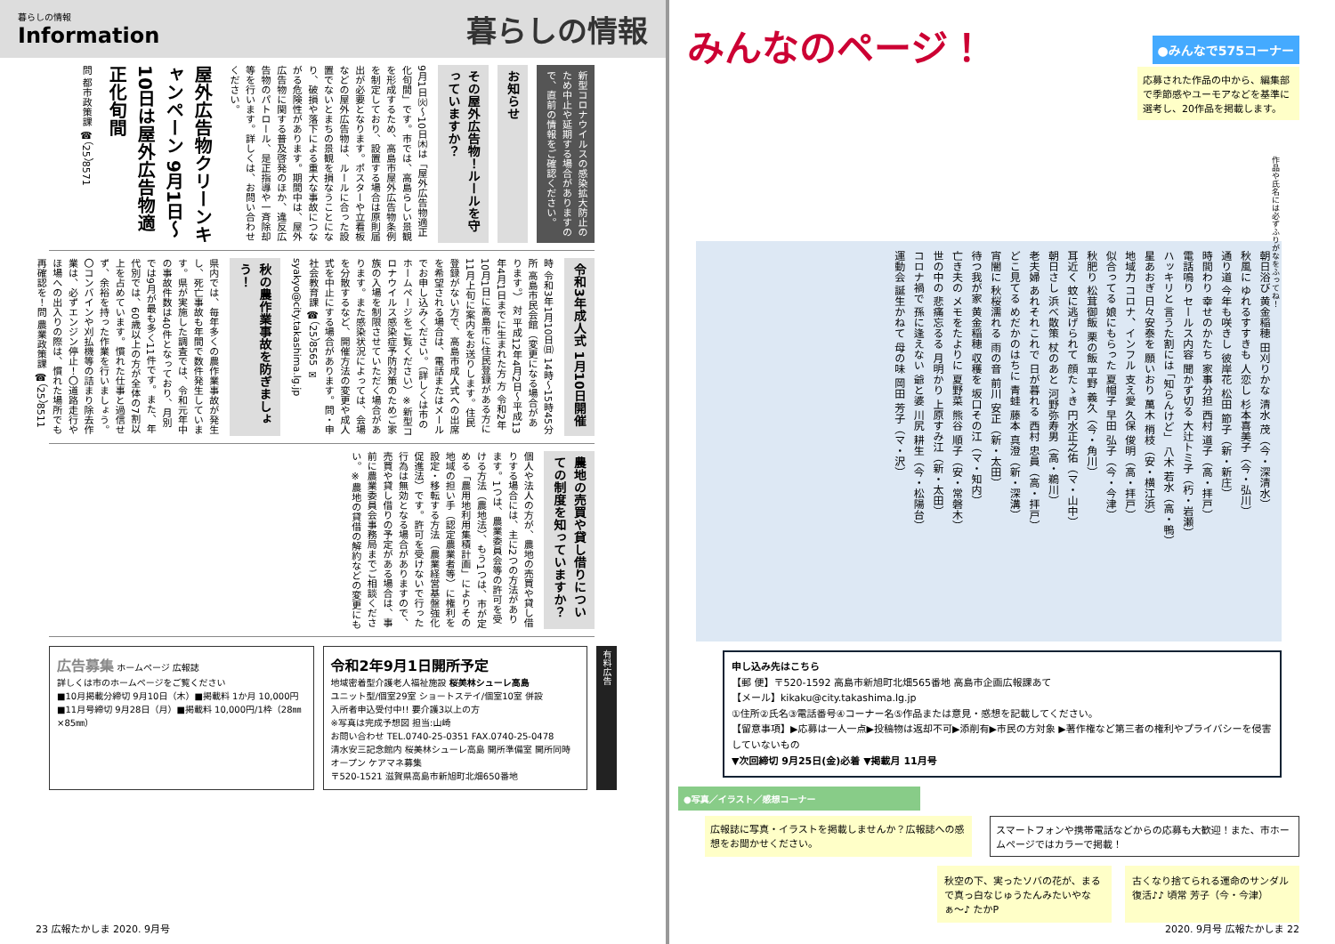暮らしの情報
Information
暮らしの情報
新型コロナウイルスの感染拡大防止のため中止や延期する場合がありますので、直前の情報をご確認ください。
お知らせ
その屋外広告物！ルールを守っていますか？
9月1日㈫〜10日㈭は「屋外広告物適正化旬間」です。市では、高島らしい景観を形成するため、高島市屋外広告物条例を制定しており、設置する場合は原則届出が必要となります。ポスターや立看板などの屋外広告物は、ルールに合った設置でないとまちの景観を損なうことになり、破損や落下による重大な事故につながる危険性があります。期間中は、屋外広告物に関する普及啓発のほか、違反広告物のパトロール、是正指導や一斉除却等を行います。詳しくは、お問い合わせください。
屋外広告物クリーンキャンペーン 9月1日〜10日は屋外広告物適正化旬間
問 都市政策課 ☎（25）8571
令和3年成人式 1月10日開催
時 令和3年1月10日㈰ 14時〜15時45分 所 高島市民会館（変更になる場合があります。） 対 平成12年4月2日〜平成13年4月1日までに生まれた方 方 令和2年10月1日に高島市に住民登録がある方に11月上旬に案内をお送りします。住民登録がない方で、高島市成人式への出席を希望される場合は、電話またはメールでお申し込みください。（詳しくは市のホームページをご覧ください）※新型コロナウイルス感染症予防対策のためご家族の入場を制限させていただく場合があります。また感染状況によっては、会場を分散するなど、開催方法の変更や成人式を中止にする場合があります。問・申 社会教育課 ☎（25）8565 ✉ syakyo@city.takashima.lg.jp
秋の農作業事故を防ぎましょう！
県内では、毎年多くの農作業事故が発生し、死亡事故も年間で数件発生しています。県が実施した調査では、令和元年中の事故件数は40件となっており、月別では9月が最も多く11件です。また、年代別では、60歳以上の方が全体の7割以上を占めています。慣れた仕事と過信せず、余裕を持った作業を行いましょう。〇コンバインや刈払機等の詰まり除去作業は、必ずエンジン停止！〇道路走行やほ場への出入りの際は、慣れた場所でも再確認を！問 農業政策課 ☎（25）8511
農地の売買や貸し借りについての制度を知っていますか？
個人や法人の方が、農地の売買や貸し借りする場合には、主に2つの方法があります。1つは、農業委員会等の許可を受ける方法（農地法）、もう1つは、市が定める「農用地利用集積計画」によりその地域の担い手（認定農業者等）に権利を設定・移転する方法（農業経営基盤強化促進法）です。許可を受けないで行った行為は無効となる場合がありますので、売買や貸し借りの予定がある場合は、事前に農業委員会事務局までご相談ください。※農地の貸借の解約などの変更にも
広告募集 ホームページ 広報誌
詳しくは市のホームページをご覧ください
■10月掲載分締切 9月10日（木）■掲載料 1か月 10,000円
■11月号締切 9月28日（月）■掲載料 10,000円/1枠（28㎜×85㎜）
令和2年9月1日開所予定
地域密着型介護老人福祉施設 桜美林シューレ高島
ユニット型/個室29室 ショートステイ/個室10室 併設
入所者申込受付中!! 要介護3以上の方
※写真は完成予想図 担当:山崎
お問い合わせ TEL.0740-25-0351 FAX.0740-25-0478
清水安三記念館内 桜美林シューレ高島 開所準備室 開所同時オープン ケアマネ募集
〒520-1521 滋賀県高島市新旭町北畑650番地
有料広告
23 広報たかしま 2020. 9月号
みんなのページ！
●みんなで575コーナー
応募された作品の中から、編集部で季節感やユーモアなどを基準に選考し、20作品を掲載します。
作品や氏名には必ずふりがなをふってね！
朝日浴び 黄金稲穂 田刈りかな 清水 茂（今・深清水）
秋風に ゆれるすすきも 人恋し 杉本喜美子（今・弘川）
通り道 今年も咲きし 彼岸花 松田 節子（新・新庄）
時間わり 幸せのかたち 家事分担 西村 道子（高・拝戸）
電話鳴り セールス内容 聞かず切る 大辻トミ子（朽・岩瀬）
ハッキリと 言うた割には 「知らんけど」 八木 若水（高・鴨）
星あおぎ 日々安泰を 願いおり 萬木 梢枝（安・横江浜）
地域力 コロナ、インフル 支え愛 久保 俊明（高・拝戸）
似合ってる 娘にもらった 夏帽子 早田 弘子（今・今津）
秋肥り 松茸御飯 栗の飯 平野 義久（今・角川）
耳近く 蚊に逃げられて 顔たゝき 円水正之佑（マ・山中）
朝日さし 浜べ散策 杖のあと 河野弥寿男（高・鵜川）
老夫婦 あれそれこれで 日が暮れる 西村 忠員（高・拝戸）
どこ見てる めだかのはちに 青蛙 藤本 真澄（新・深溝）
宵闇に 秋桜濡れる 雨の音 前川 安正（新・太田）
待つ我が家 黄金稲穂 収穫を 坂口その江（マ・知内）
亡き夫の メモをたよりに 夏野菜 熊谷 順子（安・常磐木）
世の中の 悲痛忘るる 月明かり 上原すみ江（新・太田）
コロナ禍で 孫に逢えない 爺と婆 川尻 耕生（今・松陽台）
運動会 誕生かねて 母の味 岡田 芳子（マ・沢）
申し込み先はこちら
【郵 便】〒520-1592 高島市新旭町北畑565番地 高島市企画広報課あて
【メール】kikaku@city.takashima.lg.jp
①住所②氏名③電話番号④コーナー名⑤作品または意見・感想を記載してください。
【留意事項】▶応募は一人一点▶投稿物は返却不可▶添削有▶市民の方対象 ▶著作権など第三者の権利やプライバシーを侵害していないもの
▼次回締切 9月25日(金)必着 ▼掲載月 11月号
●写真／イラスト／感想コーナー
広報誌に写真・イラストを掲載しませんか？広報誌への感想をお聞かせください。
スマートフォンや携帯電話などからの応募も大歓迎！また、市ホームページではカラーで掲載！
秋空の下、実ったソバの花が、まるで真っ白なじゅうたんみたいやなぁ〜♪ たかP
古くなり捨てられる運命のサンダル復活♪♪ 頃常 芳子（今・今津）
2020. 9月号 広報たかしま 22